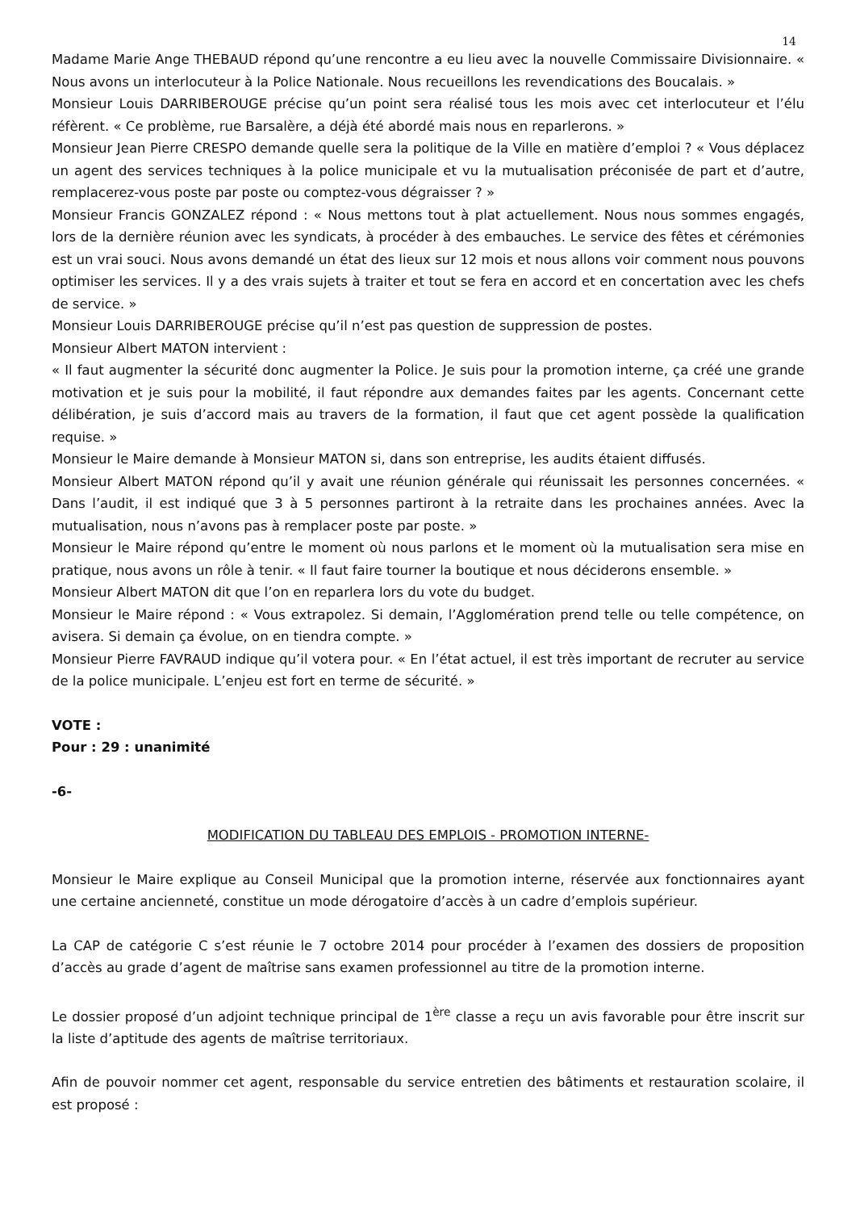14
Madame Marie Ange THEBAUD répond qu’une rencontre a eu lieu avec la nouvelle Commissaire Divisionnaire. « Nous avons un interlocuteur à la Police Nationale. Nous recueillons les revendications des Boucalais. »
Monsieur Louis DARRIBEROUGE précise qu’un point sera réalisé tous les mois avec cet interlocuteur et l’élu réfèrent. « Ce problème, rue Barsalère, a déjà été abordé mais nous en reparlerons. »
Monsieur Jean Pierre CRESPO demande quelle sera la politique de la Ville en matière d’emploi ? « Vous déplacez un agent des services techniques à la police municipale et vu la mutualisation préconisée de part et d’autre, remplacerez-vous poste par poste ou comptez-vous dégraisser ? »
Monsieur Francis GONZALEZ répond : « Nous mettons tout à plat actuellement. Nous nous sommes engagés, lors de la dernière réunion avec les syndicats, à procéder à des embauches. Le service des fêtes et cérémonies est un vrai souci. Nous avons demandé un état des lieux sur 12 mois et nous allons voir comment nous pouvons optimiser les services. Il y a des vrais sujets à traiter et tout se fera en accord et en concertation avec les chefs de service. »
Monsieur Louis DARRIBEROUGE précise qu’il n’est pas question de suppression de postes.
Monsieur Albert MATON intervient :
« Il faut augmenter la sécurité donc augmenter la Police. Je suis pour la promotion interne, ça créé une grande motivation et je suis pour la mobilité, il faut répondre aux demandes faites par les agents. Concernant cette délibération, je suis d’accord mais au travers de la formation, il faut que cet agent possède la qualification requise. »
Monsieur le Maire demande à Monsieur MATON si, dans son entreprise, les audits étaient diffusés.
Monsieur Albert MATON répond qu’il y avait une réunion générale qui réunissait les personnes concernées. « Dans l’audit, il est indiqué que 3 à 5 personnes partiront à la retraite dans les prochaines années. Avec la mutualisation, nous n’avons pas à remplacer poste par poste. »
Monsieur le Maire répond qu’entre le moment où nous parlons et le moment où la mutualisation sera mise en pratique, nous avons un rôle à tenir. « Il faut faire tourner la boutique et nous déciderons ensemble. »
Monsieur Albert MATON dit que l’on en reparlera lors du vote du budget.
Monsieur le Maire répond : « Vous extrapolez. Si demain, l’Agglomération prend telle ou telle compétence, on avisera. Si demain ça évolue, on en tiendra compte. »
Monsieur Pierre FAVRAUD indique qu’il votera pour. « En l’état actuel, il est très important de recruter au service de la police municipale. L’enjeu est fort en terme de sécurité. »
VOTE :
Pour : 29 : unanimité
-6-
MODIFICATION DU TABLEAU DES EMPLOIS - PROMOTION INTERNE-
Monsieur le Maire explique au Conseil Municipal que la promotion interne, réservée aux fonctionnaires ayant une certaine ancienneté, constitue un mode dérogatoire d’accès à un cadre d’emplois supérieur.
La CAP de catégorie C s’est réunie le 7 octobre 2014 pour procéder à l’examen des dossiers de proposition d’accès au grade d’agent de maîtrise sans examen professionnel au titre de la promotion interne.
Le dossier proposé d’un adjoint technique principal de 1<sup>ère</sup> classe a reçu un avis favorable pour être inscrit sur la liste d’aptitude des agents de maîtrise territoriaux.
Afin de pouvoir nommer cet agent, responsable du service entretien des bâtiments et restauration scolaire, il est proposé :